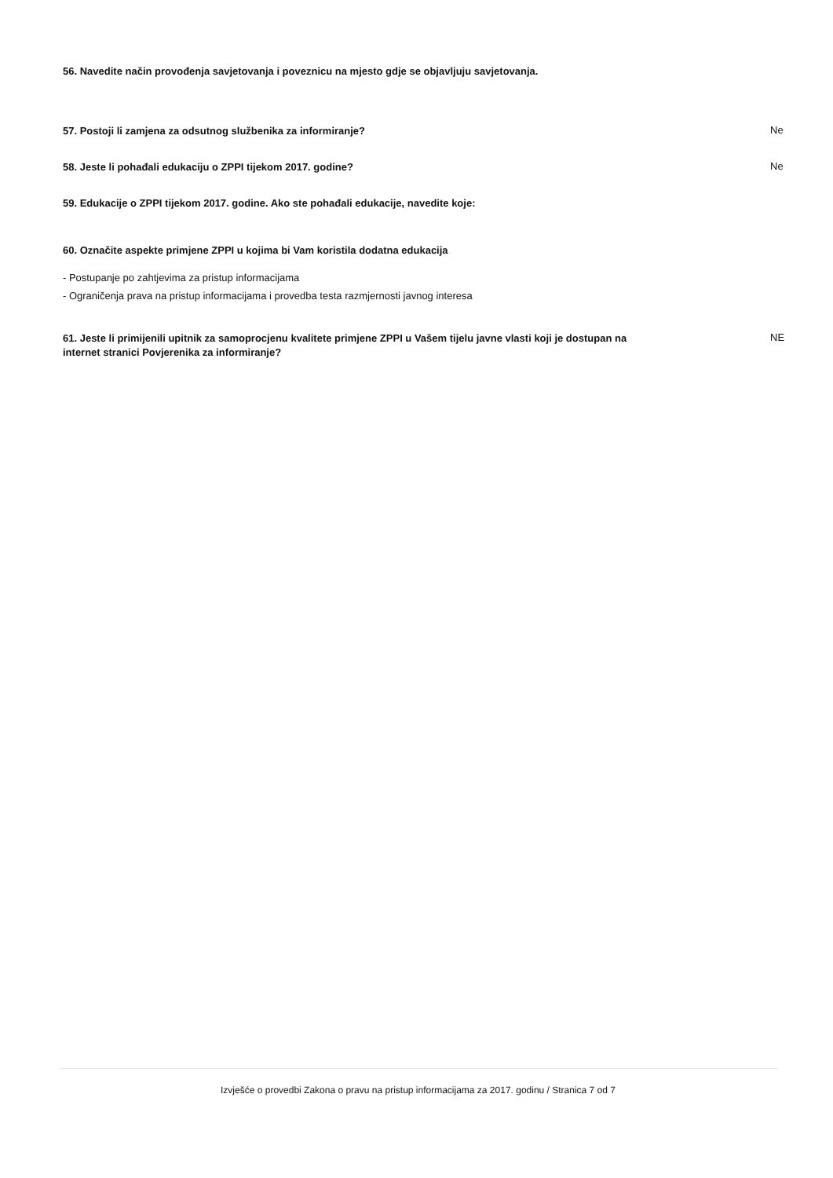56. Navedite način provođenja savjetovanja i poveznicu na mjesto gdje se objavljuju savjetovanja.
57. Postoji li zamjena za odsutnog službenika za informiranje? Ne
58. Jeste li pohađali edukaciju o ZPPI tijekom 2017. godine? Ne
59. Edukacije o ZPPI tijekom 2017. godine. Ako ste pohađali edukacije, navedite koje:
60. Označite aspekte primjene ZPPI u kojima bi Vam koristila dodatna edukacija
- Postupanje po zahtjevima za pristup informacijama
- Ograničenja prava na pristup informacijama i provedba testa razmjernosti javnog interesa
61. Jeste li primijenili upitnik za samoprocjenu kvalitete primjene ZPPI u Vašem tijelu javne vlasti koji je dostupan na internet stranici Povjerenika za informiranje? NE
Izvješće o provedbi Zakona o pravu na pristup informacijama za 2017. godinu / Stranica 7 od 7